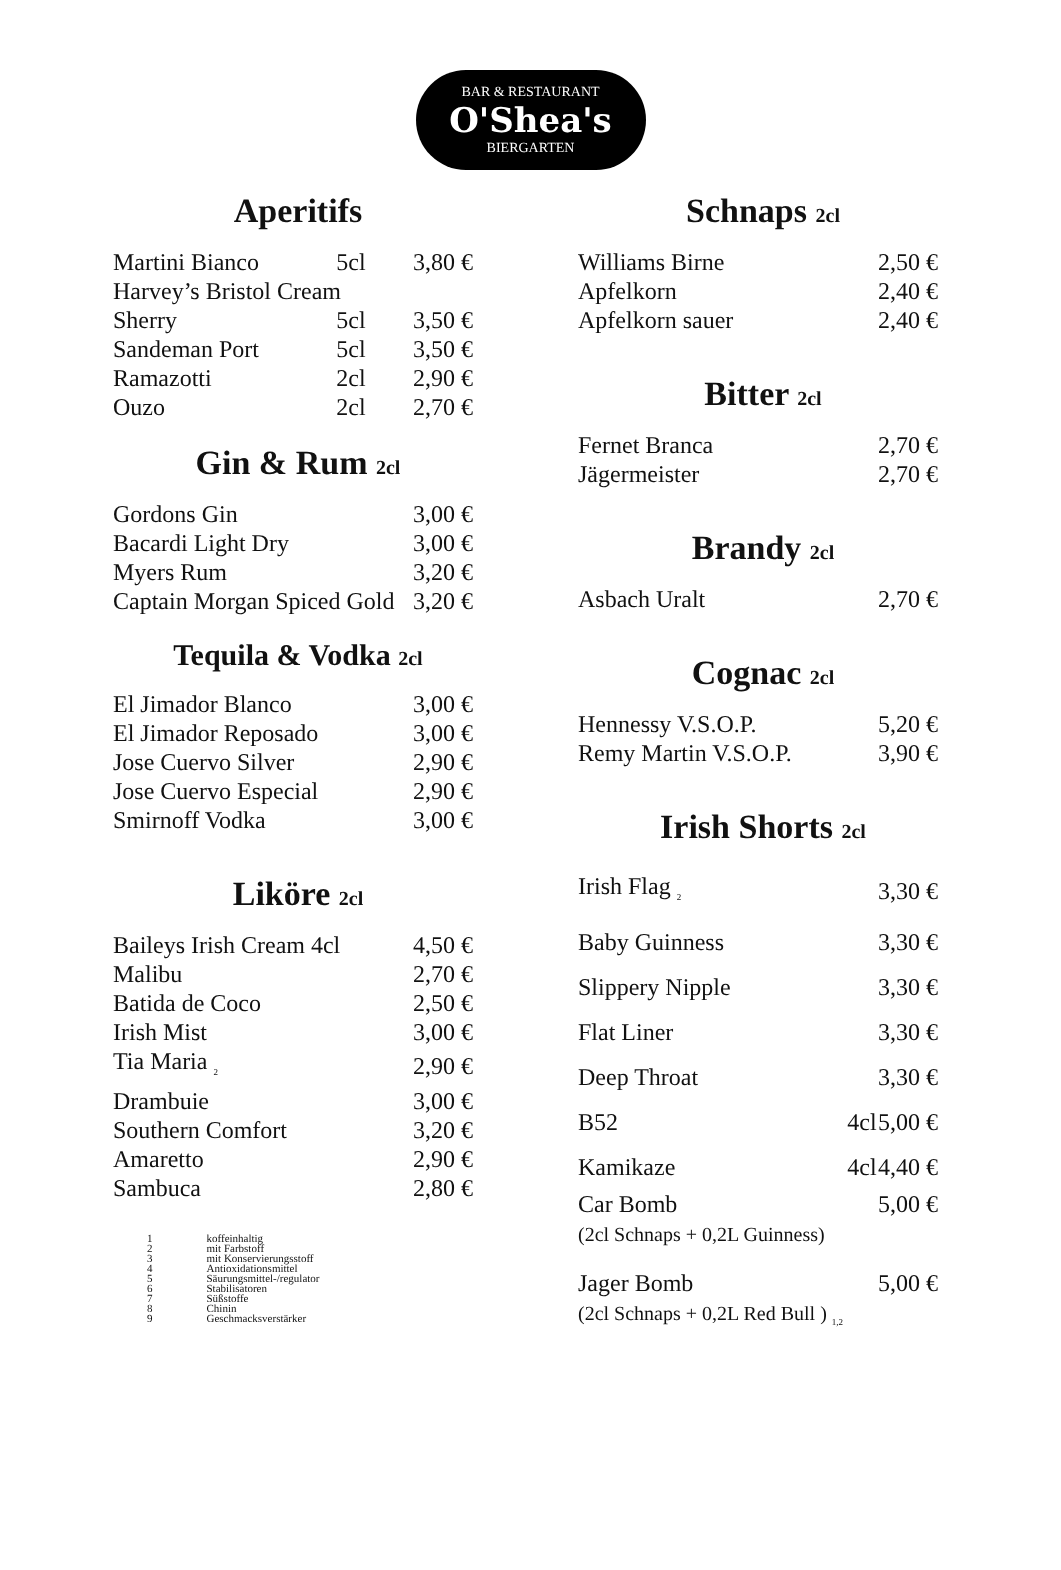BAR & RESTAURANT
O'Shea's
BIERGARTEN
Aperitifs
| Martini Bianco | 5cl | 3,80 € |
| Harvey’s Bristol Cream | | |
| Sherry | 5cl | 3,50 € |
| Sandeman Port | 5cl | 3,50 € |
| Ramazotti | 2cl | 2,90 € |
| Ouzo | 2cl | 2,70 € |
Gin & Rum 2cl
| Gordons Gin | 3,00 € |
| Bacardi Light Dry | 3,00 € |
| Myers Rum | 3,20 € |
| Captain Morgan Spiced Gold | 3,20 € |
Tequila & Vodka 2cl
| El Jimador Blanco | 3,00 € |
| El Jimador Reposado | 3,00 € |
| Jose Cuervo Silver | 2,90 € |
| Jose Cuervo Especial | 2,90 € |
| Smirnoff Vodka | 3,00 € |
Liköre 2cl
| Baileys Irish Cream 4cl | 4,50 € |
| Malibu | 2,70 € |
| Batida de Coco | 2,50 € |
| Irish Mist | 3,00 € |
| Tia Maria <sub>2</sub> | 2,90 € |
| Drambuie | 3,00 € |
| Southern Comfort | 3,20 € |
| Amaretto | 2,90 € |
| Sambuca | 2,80 € |
| 1 | koffeinhaltig |
| 2 | mit Farbstoff |
| 3 | mit Konservierungsstoff |
| 4 | Antioxidationsmittel |
| 5 | Säurungsmittel-/regulator |
| 6 | Stabilisatoren |
| 7 | Süßstoffe |
| 8 | Chinin |
| 9 | Geschmacksverstärker |
Schnaps 2cl
| Williams Birne | 2,50 € |
| Apfelkorn | 2,40 € |
| Apfelkorn sauer | 2,40 € |
Bitter 2cl
| Fernet Branca | 2,70 € |
| Jägermeister | 2,70 € |
Brandy 2cl
| Asbach Uralt | 2,70 € |
Cognac 2cl
| Hennessy V.S.O.P. | 5,20 € |
| Remy Martin V.S.O.P. | 3,90 € |
Irish Shorts 2cl
| Irish Flag <sub>2</sub> | | 3,30 € |
| Baby Guinness | | 3,30 € |
| Slippery Nipple | | 3,30 € |
| Flat Liner | | 3,30 € |
| Deep Throat | | 3,30 € |
| B52 | 4cl | 5,00 € |
| Kamikaze | 4cl | 4,40 € |
| Car Bomb (2cl Schnaps + 0,2L Guinness) | | 5,00 € |
| Jager Bomb (2cl Schnaps + 0,2L Red Bull ) <sub>1,2</sub> | | 5,00 € |